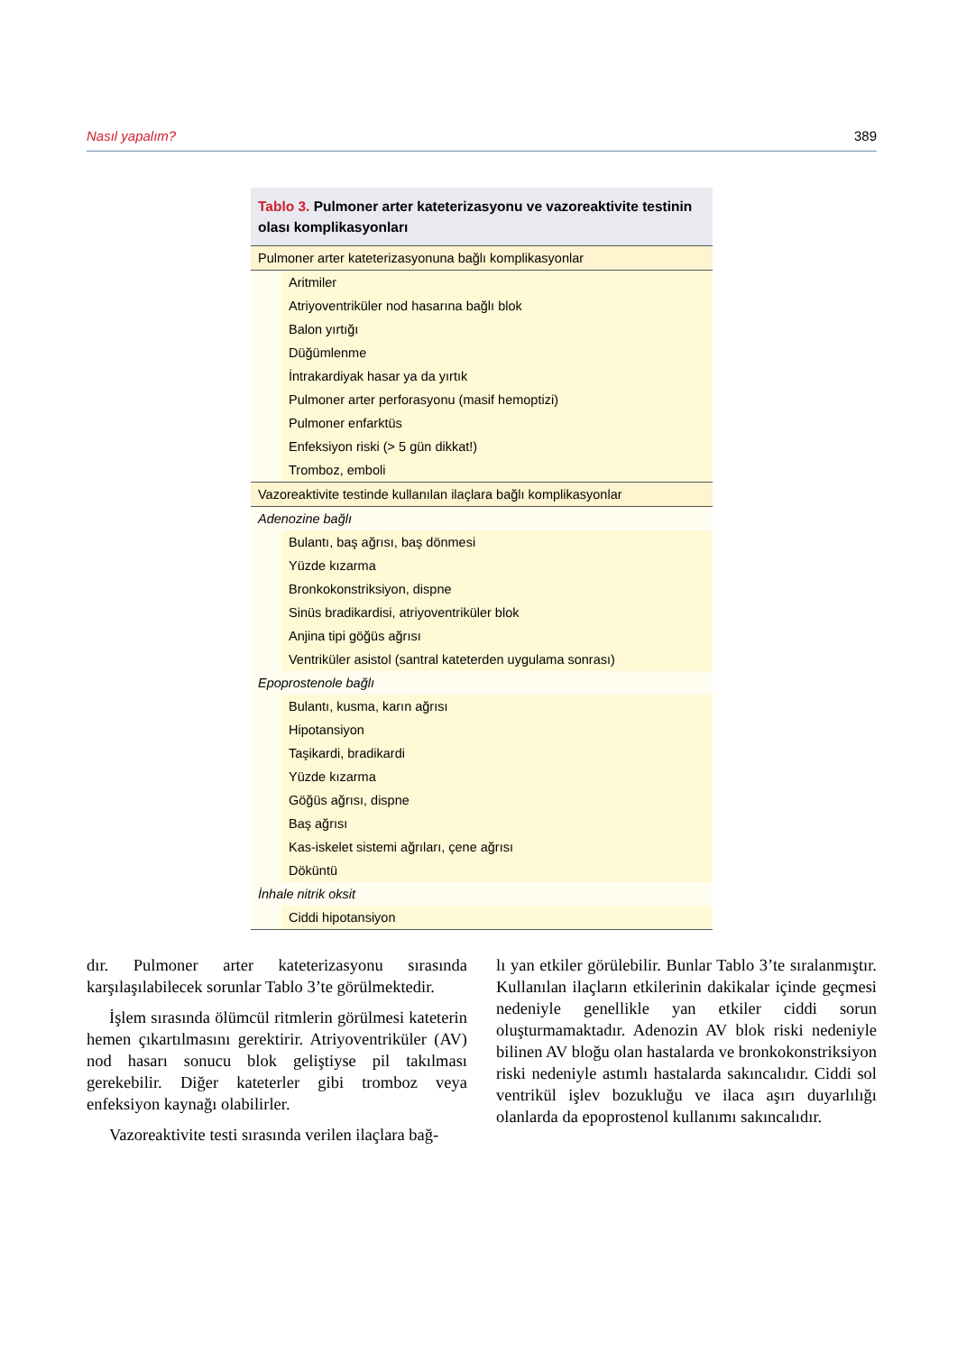Nasıl yapalım? 389
Tablo 3. Pulmoner arter kateterizasyonu ve vazoreaktivite testinin olası komplikasyonları
| Pulmoner arter kateterizasyonuna bağlı komplikasyonlar | |
| | Aritmiler |
| | Atriyoventriküler nod hasarına bağlı blok |
| | Balon yırtığı |
| | Düğümlenme |
| | İntrakardiyak hasar ya da yırtık |
| | Pulmoner arter perforasyonu (masif hemoptizi) |
| | Pulmoner enfarktüs |
| | Enfeksiyon riski (> 5 gün dikkat!) |
| | Tromboz, emboli |
| Vazoreaktivite testinde kullanılan ilaçlara bağlı komplikasyonlar | |
| Adenozine bağlı | |
| | Bulantı, baş ağrısı, baş dönmesi |
| | Yüzde kızarma |
| | Bronkokonstriksiyon, dispne |
| | Sinüs bradikardisi, atriyoventriküler blok |
| | Anjina tipi göğüs ağrısı |
| | Ventriküler asistol (santral kateterden uygulama sonrası) |
| Epoprostenole bağlı | |
| | Bulantı, kusma, karın ağrısı |
| | Hipotansiyon |
| | Taşikardi, bradikardi |
| | Yüzde kızarma |
| | Göğüs ağrısı, dispne |
| | Baş ağrısı |
| | Kas-iskelet sistemi ağrıları, çene ağrısı |
| | Döküntü |
| İnhale nitrik oksit | |
| | Ciddi hipotansiyon |
dır. Pulmoner arter kateterizasyonu sırasında karşılaşılabilecek sorunlar Tablo 3’te görülmektedir.
İşlem sırasında ölümcül ritmlerin görülmesi kateterin hemen çıkartılmasını gerektirir. Atriyoventriküler (AV) nod hasarı sonucu blok geliştiyse pil takılması gerekebilir. Diğer kateterler gibi tromboz veya enfeksiyon kaynağı olabilirler.
Vazoreaktivite testi sırasında verilen ilaçlara bağ-
lı yan etkiler görülebilir. Bunlar Tablo 3’te sıralanmıştır. Kullanılan ilaçların etkilerinin dakikalar içinde geçmesi nedeniyle genellikle yan etkiler ciddi sorun oluşturmamaktadır. Adenozin AV blok riski nedeniyle bilinen AV bloğu olan hastalarda ve bronkokonstriksiyon riski nedeniyle astımlı hastalarda sakıncalıdır. Ciddi sol ventrikül işlev bozukluğu ve ilaca aşırı duyarlılığı olanlarda da epoprostenol kullanımı sakıncalıdır.